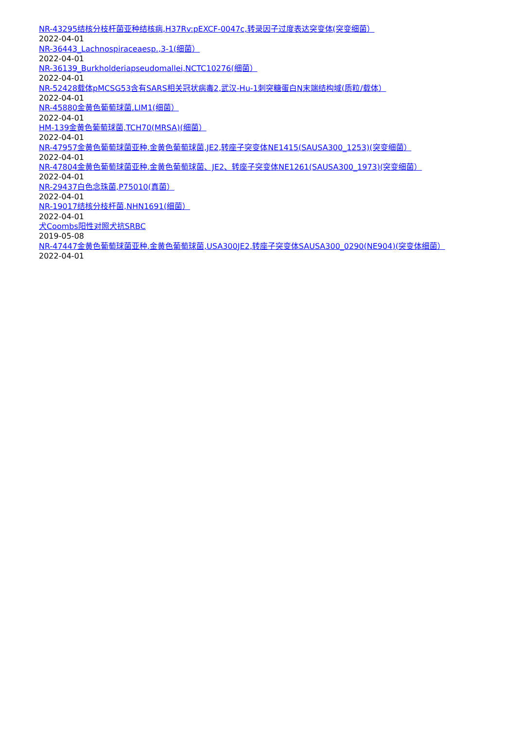NR-43295结核分枝杆菌亚种结核病,H37Rv:pEXCF-0047c,转录因子过度表达突变体(突变细菌）
2022-04-01
NR-36443_Lachnospiraceaesp.,3-1(细菌）
2022-04-01
NR-36139_Burkholderiapseudomallei,NCTC10276(细菌）
2022-04-01
NR-52428载体pMCSG53含有SARS相关冠状病毒2,武汉-Hu-1刺突糖蛋白N末端结构域(质粒/载体）
2022-04-01
NR-45880金黄色葡萄球菌,LIM1(细菌）
2022-04-01
HM-139金黄色葡萄球菌,TCH70(MRSA)(细菌）
2022-04-01
NR-47957金黄色葡萄球菌亚种.金黄色葡萄球菌,JE2,转座子突变体NE1415(SAUSA300_1253)(突变细菌）
2022-04-01
NR-47804金黄色葡萄球菌亚种.金黄色葡萄球菌、JE2、转座子突变体NE1261(SAUSA300_1973)(突变细菌）
2022-04-01
NR-29437白色念珠菌,P75010(真菌）
2022-04-01
NR-19017结核分枝杆菌,NHN1691(细菌）
2022-04-01
犬Coombs阳性对照犬抗SRBC
2019-05-08
NR-47447金黄色葡萄球菌亚种.金黄色葡萄球菌,USA300JE2,转座子突变体SAUSA300_0290(NE904)(突变体细菌）
2022-04-01